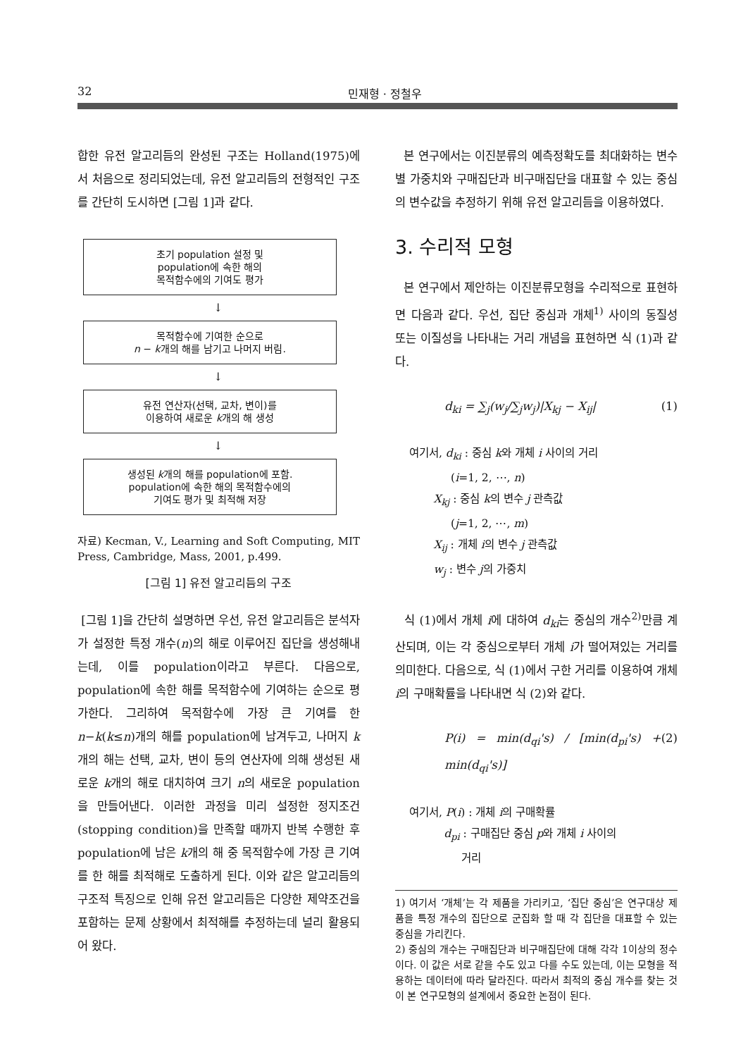32 민재형 · 정철우
합한 유전 알고리듬의 완성된 구조는 Holland(1975)에서 처음으로 정리되었는데, 유전 알고리듬의 전형적인 구조를 간단히 도시하면 [그림 1]과 같다.
초기 population 설정 및
population에 속한 해의
목적함수에의 기여도 평가
↓
목적함수에 기여한 순으로
n − k개의 해를 남기고 나머지 버림.
↓
유전 연산자(선택, 교차, 변이)를
이용하여 새로운 k개의 해 생성
↓
생성된 k개의 해를 population에 포함.
population에 속한 해의 목적함수에의
기여도 평가 및 최적해 저장
자료) Kecman, V., Learning and Soft Computing, MIT Press, Cambridge, Mass, 2001, p.499.
[그림 1] 유전 알고리듬의 구조
[그림 1]을 간단히 설명하면 우선, 유전 알고리듬은 분석자가 설정한 특정 개수(n)의 해로 이루어진 집단을 생성해내는데, 이를 population이라고 부른다. 다음으로, population에 속한 해를 목적함수에 기여하는 순으로 평가한다. 그리하여 목적함수에 가장 큰 기여를 한 n−k(k≤n)개의 해를 population에 남겨두고, 나머지 k개의 해는 선택, 교차, 변이 등의 연산자에 의해 생성된 새로운 k개의 해로 대치하여 크기 n의 새로운 population을 만들어낸다. 이러한 과정을 미리 설정한 정지조건(stopping condition)을 만족할 때까지 반복 수행한 후 population에 남은 k개의 해 중 목적함수에 가장 큰 기여를 한 해를 최적해로 도출하게 된다. 이와 같은 알고리듬의 구조적 특징으로 인해 유전 알고리듬은 다양한 제약조건을 포함하는 문제 상황에서 최적해를 추정하는데 널리 활용되어 왔다.
본 연구에서는 이진분류의 예측정확도를 최대화하는 변수별 가중치와 구매집단과 비구매집단을 대표할 수 있는 중심의 변수값을 추정하기 위해 유전 알고리듬을 이용하였다.
3. 수리적 모형
본 연구에서 제안하는 이진분류모형을 수리적으로 표현하면 다음과 같다. 우선, 집단 중심과 개체<sup>1)</sup> 사이의 동질성 또는 이질성을 나타내는 거리 개념을 표현하면 식 (1)과 같다.
d<sub>ki</sub> = ∑<sub>j</sub>(w<sub>j</sub>/∑<sub>j</sub>w<sub>j</sub>)|X<sub>kj</sub> − X<sub>ij</sub>| (1)
여기서, d<sub>ki</sub> : 중심 k와 개체 i 사이의 거리
(i=1, 2, ⋯, n)
X<sub>kj</sub> : 중심 k의 변수 j 관측값
(j=1, 2, ⋯, m)
X<sub>ij</sub> : 개체 i의 변수 j 관측값
w<sub>j</sub> : 변수 j의 가중치
식 (1)에서 개체 i에 대하여 d<sub>ki</sub>는 중심의 개수<sup>2)</sup>만큼 계산되며, 이는 각 중심으로부터 개체 i가 떨어져있는 거리를 의미한다. 다음으로, 식 (1)에서 구한 거리를 이용하여 개체 i의 구매확률을 나타내면 식 (2)와 같다.
P(i) = min(d<sub>qi</sub>'s) / [min(d<sub>pi</sub>'s) + min(d<sub>qi</sub>'s)] (2)
여기서, P(i) : 개체 i의 구매확률
d<sub>pi</sub> : 구매집단 중심 p와 개체 i 사이의
거리
1) 여기서 ‘개체’는 각 제품을 가리키고, ‘집단 중심’은 연구대상 제품을 특정 개수의 집단으로 군집화 할 때 각 집단을 대표할 수 있는 중심을 가리킨다.
2) 중심의 개수는 구매집단과 비구매집단에 대해 각각 1이상의 정수이다. 이 값은 서로 같을 수도 있고 다를 수도 있는데, 이는 모형을 적용하는 데이터에 따라 달라진다. 따라서 최적의 중심 개수를 찾는 것이 본 연구모형의 설계에서 중요한 논점이 된다.